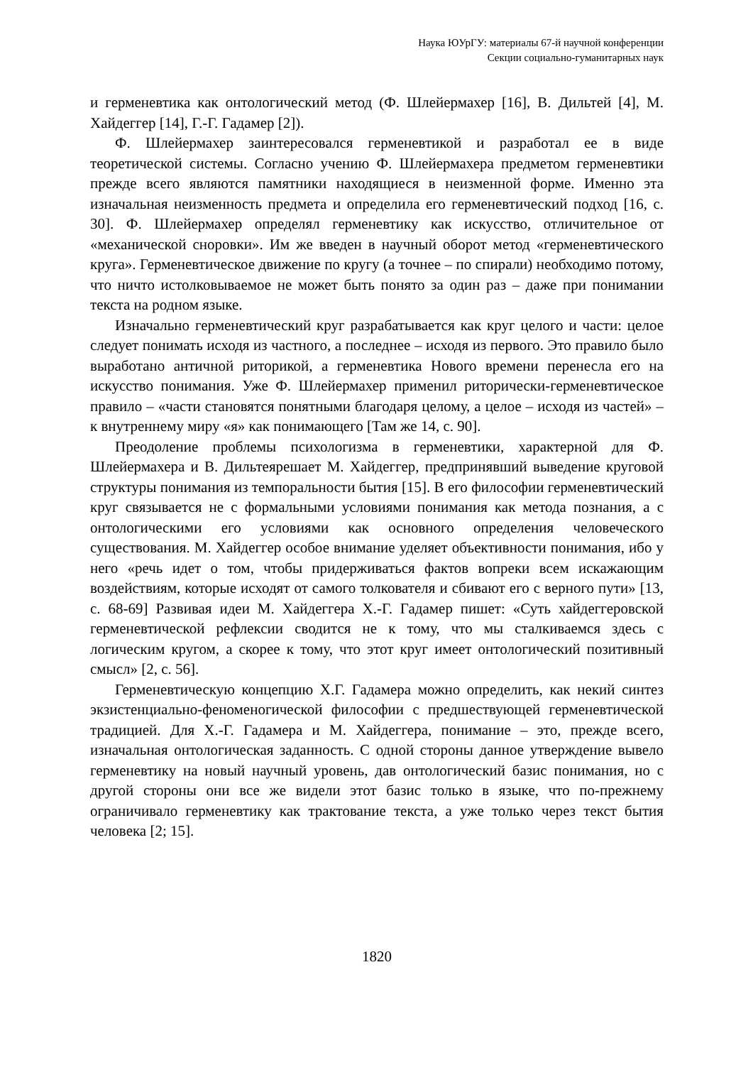Наука ЮУрГУ: материалы 67-й научной конференции
Секции социально-гуманитарных наук
и герменевтика как онтологический метод (Ф. Шлейермахер [16], В. Дильтей [4], М. Хайдеггер [14], Г.-Г. Гадамер [2]).
Ф. Шлейермахер заинтересовался герменевтикой и разработал ее в виде теоретической системы. Согласно учению Ф. Шлейермахера предметом герменевтики прежде всего являются памятники находящиеся в неизменной форме. Именно эта изначальная неизменность предмета и определила его герменевтический подход [16, с. 30]. Ф. Шлейермахер определял герменевтику как искусство, отличительное от «механической сноровки». Им же введен в научный оборот метод «герменевтического круга». Герменевтическое движение по кругу (а точнее – по спирали) необходимо потому, что ничто истолковываемое не может быть понято за один раз – даже при понимании текста на родном языке.
Изначально герменевтический круг разрабатывается как круг целого и части: целое следует понимать исходя из частного, а последнее – исходя из первого. Это правило было выработано античной риторикой, а герменевтика Нового времени перенесла его на искусство понимания. Уже Ф. Шлейермахер применил риторически-герменевтическое правило – «части становятся понятными благодаря целому, а целое – исходя из частей» – к внутреннему миру «я» как понимающего [Там же 14, с. 90].
Преодоление проблемы психологизма в герменевтики, характерной для Ф. Шлейермахера и В. Дильтеярешает М. Хайдеггер, предпринявший выведение круговой структуры понимания из темпоральности бытия [15]. В его философии герменевтический круг связывается не с формальными условиями понимания как метода познания, а с онтологическими его условиями как основного определения человеческого существования. М. Хайдеггер особое внимание уделяет объективности понимания, ибо у него «речь идет о том, чтобы придерживаться фактов вопреки всем искажающим воздействиям, которые исходят от самого толкователя и сбивают его с верного пути» [13, с. 68-69] Развивая идеи М. Хайдеггера Х.-Г. Гадамер пишет: «Суть хайдеггеровской герменевтической рефлексии сводится не к тому, что мы сталкиваемся здесь с логическим кругом, а скорее к тому, что этот круг имеет онтологический позитивный смысл» [2, с. 56].
Герменевтическую концепцию Х.Г. Гадамера можно определить, как некий синтез экзистенциально-феноменогической философии с предшествующей герменевтической традицией. Для Х.-Г. Гадамера и М. Хайдеггера, понимание – это, прежде всего, изначальная онтологическая заданность. С одной стороны данное утверждение вывело герменевтику на новый научный уровень, дав онтологический базис понимания, но с другой стороны они все же видели этот базис только в языке, что по-прежнему ограничивало герменевтику как трактование текста, а уже только через текст бытия человека [2; 15].
1820